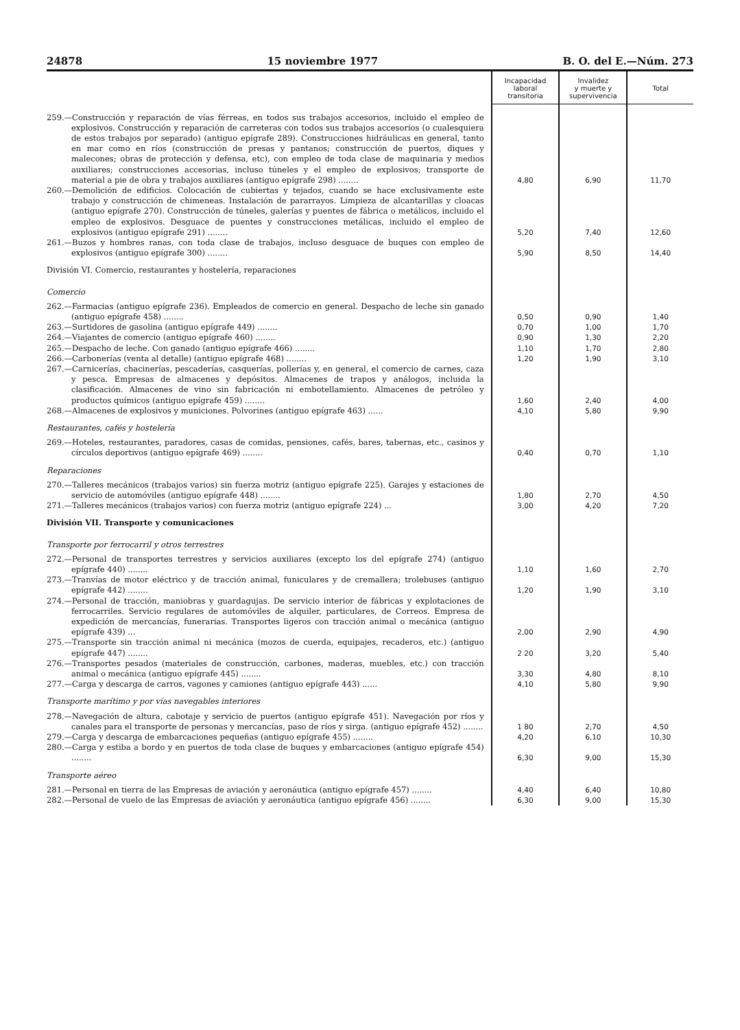24878 15 noviembre 1977 B. O. del E.—Núm. 273
| | Incapacidad laboral transitoria | Invalidez y muerte y supervivencia | Total |
| --- | --- | --- | --- |
| 259.—Construcción y reparación de vías férreas, en todos sus trabajos accesorios, incluido el empleo de explosivos. Construcción y reparación de carreteras con todos sus trabajos accesorios (o cualesquiera de estos trabajos por separado) (antiguo epígrafe 289). Construcciones hidráulicas en general, tanto en mar como en ríos (construcción de presas y pantanos; construcción de puertos, diques y malecones; obras de protección y defensa, etc), con empleo de toda clase de maquinaria y medios auxiliares; construcciones accesorias, incluso túneles y el empleo de explosivos; transporte de material a pie de obra y trabajos auxiliares (antiguo epígrafe 298) ........ | 4,80 | 6,90 | 11,70 |
| 260.—Demolición de edificios. Colocación de cubiertas y tejados, cuando se hace exclusivamente este trabajo y construcción de chimeneas. Instalación de pararrayos. Limpieza de alcantarillas y cloacas (antiguo epígrafe 270). Construcción de túneles, galerías y puentes de fábrica o metálicos, incluido el empleo de explosivos. Desguace de puentes y construcciones metálicas, incluido el empleo de explosivos (antiguo epígrafe 291) ........ | 5,20 | 7,40 | 12,60 |
| 261.—Buzos y hombres ranas, con toda clase de trabajos, incluso desguace de buques con empleo de explosivos (antiguo epígrafe 300) ........ | 5,90 | 8,50 | 14,40 |
| División VI. Comercio, restaurantes y hostelería, reparaciones | | | |
| Comercio | | | |
| 262.—Farmacias (antiguo epígrafe 236). Empleados de comercio en general. Despacho de leche sin ganado (antiguo epígrafe 458) ........ | 0,50 | 0,90 | 1,40 |
| 263.—Surtidores de gasolina (antiguo epígrafe 449) ........ | 0,70 | 1,00 | 1,70 |
| 264.—Viajantes de comercio (antiguo epígrafe 460) ........ | 0,90 | 1,30 | 2,20 |
| 265.—Despacho de leche. Con ganado (antiguo epígrafe 466) ........ | 1,10 | 1,70 | 2,80 |
| 266.—Carbonerías (venta al detalle) (antiguo epígrafe 468) ........ | 1,20 | 1,90 | 3,10 |
| 267.—Carnicerías, chacinerías, pescaderías, casquerías, pollerías y, en general, el comercio de carnes, caza y pesca. Empresas de almacenes y depósitos. Almacenes de trapos y análogos, incluida la clasificación. Almacenes de vino sin fabricación ni embotellamiento. Almacenes de petróleo y productos químicos (antiguo epígrafe 459) ........ | 1,60 | 2,40 | 4,00 |
| 268.—Almacenes de explosivos y municiones. Polvorines (antiguo epígrafe 463) ...... | 4,10 | 5,80 | 9,90 |
| Restaurantes, cafés y hostelería | | | |
| 269.—Hoteles, restaurantes, paradores, casas de comidas, pensiones, cafés, bares, tabernas, etc., casinos y círculos deportivos (antiguo epígrafe 469) ........ | 0,40 | 0,70 | 1,10 |
| Reparaciones | | | |
| 270.—Talleres mecánicos (trabajos varios) sin fuerza motriz (antiguo epígrafe 225). Garajes y estaciones de servicio de automóviles (antiguo epígrafe 448) ........ | 1,80 | 2,70 | 4,50 |
| 271.—Talleres mecánicos (trabajos varios) con fuerza motriz (antiguo epígrafe 224) ... | 3,00 | 4,20 | 7,20 |
| División VII. Transporte y comunicaciones | | | |
| Transporte por ferrocarril y otros terrestres | | | |
| 272.—Personal de transportes terrestres y servicios auxiliares (excepto los del epígrafe 274) (antiguo epígrafe 440) ........ | 1,10 | 1,60 | 2,70 |
| 273.—Tranvías de motor eléctrico y de tracción animal, funiculares y de cremallera; trolebuses (antiguo epígrafe 442) ........ | 1,20 | 1,90 | 3,10 |
| 274.—Personal de tracción, maniobras y guardagujas. De servicio interior de fábricas y explotaciones de ferrocarriles. Servicio regulares de automóviles de alquiler, particulares, de Correos. Empresa de expedición de mercancías, funerarias. Transportes ligeros con tracción animal o mecánica (antiguo epígrafe 439) ... | 2,00 | 2,90 | 4,90 |
| 275.—Transporte sin tracción animal ni mecánica (mozos de cuerda, equipajes, recaderos, etc.) (antiguo epígrafe 447) ........ | 2 20 | 3,20 | 5,40 |
| 276.—Transportes pesados (materiales de construcción, carbones, maderas, muebles, etc.) con tracción animal o mecánica (antiguo epígrafe 445) ........ | 3,30 | 4,80 | 8,10 |
| 277.—Carga y descarga de carros, vagones y camiones (antiguo epígrafe 443) ...... | 4,10 | 5,80 | 9,90 |
| Transporte marítimo y por vías navegables interiores | | | |
| 278.—Navegación de altura, cabotaje y servicio de puertos (antiguo epígrafe 451). Navegación por ríos y canales para el transporte de personas y mercancías, paso de ríos y sirga. (antiguo epígrafe 452) ........ | 1 80 | 2,70 | 4,50 |
| 279.—Carga y descarga de embarcaciones pequeñas (antiguo epígrafe 455) ........ | 4,20 | 6,10 | 10,30 |
| 280.—Carga y estiba a bordo y en puertos de toda clase de buques y embarcaciones (antiguo epígrafe 454) ........ | 6,30 | 9,00 | 15,30 |
| Transporte aéreo | | | |
| 281.—Personal en tierra de las Empresas de aviación y aeronáutica (antiguo epígrafe 457) ........ | 4,40 | 6,40 | 10,80 |
| 282.—Personal de vuelo de las Empresas de aviación y aeronáutica (antiguo epígrafe 456) ........ | 6,30 | 9,00 | 15,30 |